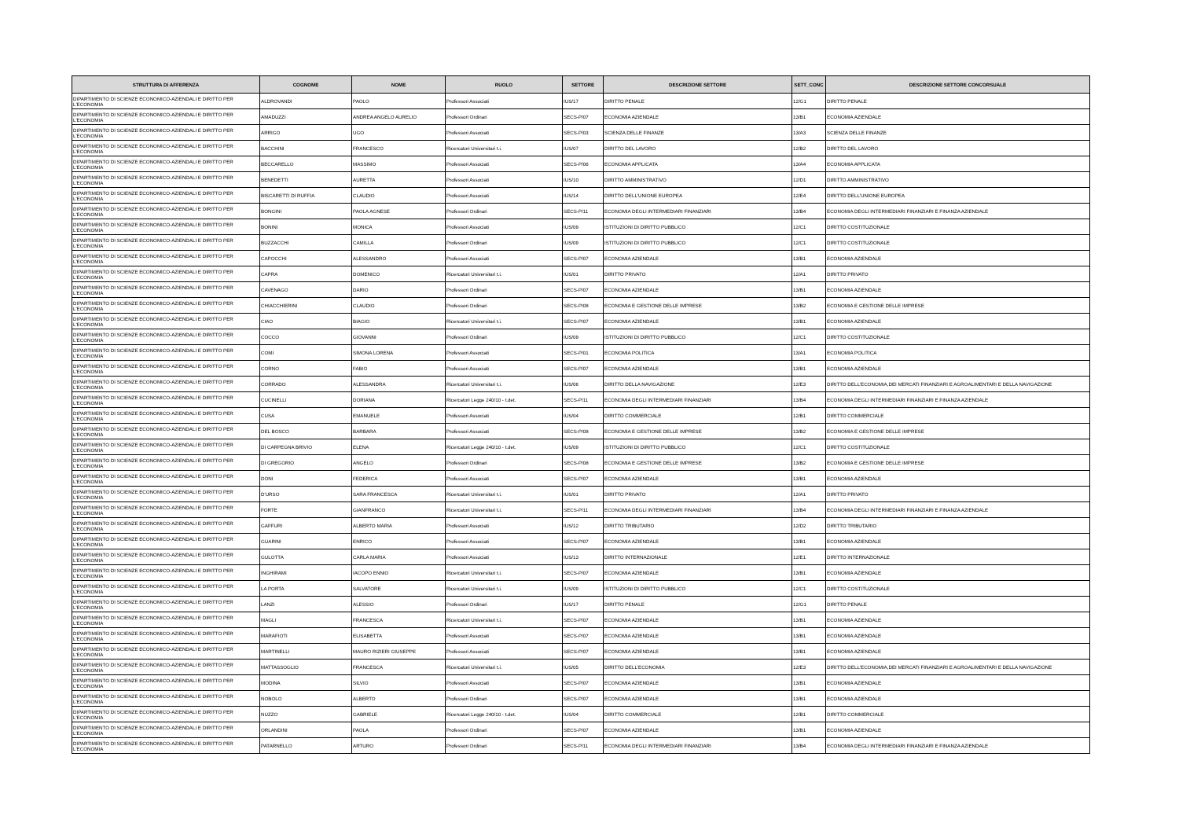| STRUTTURA DI AFFERENZA | COGNOME | NOME | RUOLO | SETTORE | DESCRIZIONE SETTORE | SETT_CONC | DESCRIZIONE SETTORE CONCORSUALE |
| --- | --- | --- | --- | --- | --- | --- | --- |
| DIPARTIMENTO DI SCIENZE ECONOMICO-AZIENDALI E DIRITTO PER L'ECONOMIA | ALDROVANDI | PAOLO | Professori Associati | IUS/17 | DIRITTO PENALE | 12/G1 | DIRITTO PENALE |
| DIPARTIMENTO DI SCIENZE ECONOMICO-AZIENDALI E DIRITTO PER L'ECONOMIA | AMADUZZI | ANDREA ANGELO AURELIO | Professori Ordinari | SECS-P/07 | ECONOMIA AZIENDALE | 13/B1 | ECONOMIA AZIENDALE |
| DIPARTIMENTO DI SCIENZE ECONOMICO-AZIENDALI E DIRITTO PER L'ECONOMIA | ARRIGO | UGO | Professori Associati | SECS-P/03 | SCIENZA DELLE FINANZE | 13/A3 | SCIENZA DELLE FINANZE |
| DIPARTIMENTO DI SCIENZE ECONOMICO-AZIENDALI E DIRITTO PER L'ECONOMIA | BACCHINI | FRANCESCO | Ricercatori Universitari t.i. | IUS/07 | DIRITTO DEL LAVORO | 12/B2 | DIRITTO DEL LAVORO |
| DIPARTIMENTO DI SCIENZE ECONOMICO-AZIENDALI E DIRITTO PER L'ECONOMIA | BECCARELLO | MASSIMO | Professori Associati | SECS-P/06 | ECONOMIA APPLICATA | 13/A4 | ECONOMIA APPLICATA |
| DIPARTIMENTO DI SCIENZE ECONOMICO-AZIENDALI E DIRITTO PER L'ECONOMIA | BENEDETTI | AURETTA | Professori Associati | IUS/10 | DIRITTO AMMINISTRATIVO | 12/D1 | DIRITTO AMMINISTRATIVO |
| DIPARTIMENTO DI SCIENZE ECONOMICO-AZIENDALI E DIRITTO PER L'ECONOMIA | BISCARETTI DI RUFFIA | CLAUDIO | Professori Associati | IUS/14 | DIRITTO DELL'UNIONE EUROPEA | 12/E4 | DIRITTO DELL'UNIONE EUROPEA |
| DIPARTIMENTO DI SCIENZE ECONOMICO-AZIENDALI E DIRITTO PER L'ECONOMIA | BONGINI | PAOLA AGNESE | Professori Ordinari | SECS-P/11 | ECONOMIA DEGLI INTERMEDIARI FINANZIARI | 13/B4 | ECONOMIA DEGLI INTERMEDIARI FINANZIARI E FINANZA AZIENDALE |
| DIPARTIMENTO DI SCIENZE ECONOMICO-AZIENDALI E DIRITTO PER L'ECONOMIA | BONINI | MONICA | Professori Associati | IUS/09 | ISTITUZIONI DI DIRITTO PUBBLICO | 12/C1 | DIRITTO COSTITUZIONALE |
| DIPARTIMENTO DI SCIENZE ECONOMICO-AZIENDALI E DIRITTO PER L'ECONOMIA | BUZZACCHI | CAMILLA | Professori Ordinari | IUS/09 | ISTITUZIONI DI DIRITTO PUBBLICO | 12/C1 | DIRITTO COSTITUZIONALE |
| DIPARTIMENTO DI SCIENZE ECONOMICO-AZIENDALI E DIRITTO PER L'ECONOMIA | CAPOCCHI | ALESSANDRO | Professori Associati | SECS-P/07 | ECONOMIA AZIENDALE | 13/B1 | ECONOMIA AZIENDALE |
| DIPARTIMENTO DI SCIENZE ECONOMICO-AZIENDALI E DIRITTO PER L'ECONOMIA | CAPRA | DOMENICO | Ricercatori Universitari t.i. | IUS/01 | DIRITTO PRIVATO | 12/A1 | DIRITTO PRIVATO |
| DIPARTIMENTO DI SCIENZE ECONOMICO-AZIENDALI E DIRITTO PER L'ECONOMIA | CAVENAGO | DARIO | Professori Ordinari | SECS-P/07 | ECONOMIA AZIENDALE | 13/B1 | ECONOMIA AZIENDALE |
| DIPARTIMENTO DI SCIENZE ECONOMICO-AZIENDALI E DIRITTO PER L'ECONOMIA | CHIACCHIERINI | CLAUDIO | Professori Ordinari | SECS-P/08 | ECONOMIA E GESTIONE DELLE IMPRESE | 13/B2 | ECONOMIA E GESTIONE DELLE IMPRESE |
| DIPARTIMENTO DI SCIENZE ECONOMICO-AZIENDALI E DIRITTO PER L'ECONOMIA | CIAO | BIAGIO | Ricercatori Universitari t.i. | SECS-P/07 | ECONOMIA AZIENDALE | 13/B1 | ECONOMIA AZIENDALE |
| DIPARTIMENTO DI SCIENZE ECONOMICO-AZIENDALI E DIRITTO PER L'ECONOMIA | COCCO | GIOVANNI | Professori Ordinari | IUS/09 | ISTITUZIONI DI DIRITTO PUBBLICO | 12/C1 | DIRITTO COSTITUZIONALE |
| DIPARTIMENTO DI SCIENZE ECONOMICO-AZIENDALI E DIRITTO PER L'ECONOMIA | COMI | SIMONA LORENA | Professori Associati | SECS-P/01 | ECONOMIA POLITICA | 13/A1 | ECONOMIA POLITICA |
| DIPARTIMENTO DI SCIENZE ECONOMICO-AZIENDALI E DIRITTO PER L'ECONOMIA | CORNO | FABIO | Professori Associati | SECS-P/07 | ECONOMIA AZIENDALE | 13/B1 | ECONOMIA AZIENDALE |
| DIPARTIMENTO DI SCIENZE ECONOMICO-AZIENDALI E DIRITTO PER L'ECONOMIA | CORRADO | ALESSANDRA | Ricercatori Universitari t.i. | IUS/06 | DIRITTO DELLA NAVIGAZIONE | 12/E3 | DIRITTO DELL'ECONOMIA,DEI MERCATI FINANZIARI E AGROALIMENTARI E DELLA NAVIGAZIONE |
| DIPARTIMENTO DI SCIENZE ECONOMICO-AZIENDALI E DIRITTO PER L'ECONOMIA | CUCINELLI | DORIANA | Ricercatori Legge 240/10 - t.det. | SECS-P/11 | ECONOMIA DEGLI INTERMEDIARI FINANZIARI | 13/B4 | ECONOMIA DEGLI INTERMEDIARI FINANZIARI E FINANZA AZIENDALE |
| DIPARTIMENTO DI SCIENZE ECONOMICO-AZIENDALI E DIRITTO PER L'ECONOMIA | CUSA | EMANUELE | Professori Associati | IUS/04 | DIRITTO COMMERCIALE | 12/B1 | DIRITTO COMMERCIALE |
| DIPARTIMENTO DI SCIENZE ECONOMICO-AZIENDALI E DIRITTO PER L'ECONOMIA | DEL BOSCO | BARBARA | Professori Associati | SECS-P/08 | ECONOMIA E GESTIONE DELLE IMPRESE | 13/B2 | ECONOMIA E GESTIONE DELLE IMPRESE |
| DIPARTIMENTO DI SCIENZE ECONOMICO-AZIENDALI E DIRITTO PER L'ECONOMIA | DI CARPEGNA BRIVIO | ELENA | Ricercatori Legge 240/10 - t.det. | IUS/09 | ISTITUZIONI DI DIRITTO PUBBLICO | 12/C1 | DIRITTO COSTITUZIONALE |
| DIPARTIMENTO DI SCIENZE ECONOMICO-AZIENDALI E DIRITTO PER L'ECONOMIA | DI GREGORIO | ANGELO | Professori Ordinari | SECS-P/08 | ECONOMIA E GESTIONE DELLE IMPRESE | 13/B2 | ECONOMIA E GESTIONE DELLE IMPRESE |
| DIPARTIMENTO DI SCIENZE ECONOMICO-AZIENDALI E DIRITTO PER L'ECONOMIA | DONI | FEDERICA | Professori Associati | SECS-P/07 | ECONOMIA AZIENDALE | 13/B1 | ECONOMIA AZIENDALE |
| DIPARTIMENTO DI SCIENZE ECONOMICO-AZIENDALI E DIRITTO PER L'ECONOMIA | D'URSO | SARA FRANCESCA | Ricercatori Universitari t.i. | IUS/01 | DIRITTO PRIVATO | 12/A1 | DIRITTO PRIVATO |
| DIPARTIMENTO DI SCIENZE ECONOMICO-AZIENDALI E DIRITTO PER L'ECONOMIA | FORTE | GIANFRANCO | Ricercatori Universitari t.i. | SECS-P/11 | ECONOMIA DEGLI INTERMEDIARI FINANZIARI | 13/B4 | ECONOMIA DEGLI INTERMEDIARI FINANZIARI E FINANZA AZIENDALE |
| DIPARTIMENTO DI SCIENZE ECONOMICO-AZIENDALI E DIRITTO PER L'ECONOMIA | GAFFURI | ALBERTO MARIA | Professori Associati | IUS/12 | DIRITTO TRIBUTARIO | 12/D2 | DIRITTO TRIBUTARIO |
| DIPARTIMENTO DI SCIENZE ECONOMICO-AZIENDALI E DIRITTO PER L'ECONOMIA | GUARINI | ENRICO | Professori Associati | SECS-P/07 | ECONOMIA AZIENDALE | 13/B1 | ECONOMIA AZIENDALE |
| DIPARTIMENTO DI SCIENZE ECONOMICO-AZIENDALI E DIRITTO PER L'ECONOMIA | GULOTTA | CARLA MARIA | Professori Associati | IUS/13 | DIRITTO INTERNAZIONALE | 12/E1 | DIRITTO INTERNAZIONALE |
| DIPARTIMENTO DI SCIENZE ECONOMICO-AZIENDALI E DIRITTO PER L'ECONOMIA | INGHIRAMI | IACOPO ENNIO | Ricercatori Universitari t.i. | SECS-P/07 | ECONOMIA AZIENDALE | 13/B1 | ECONOMIA AZIENDALE |
| DIPARTIMENTO DI SCIENZE ECONOMICO-AZIENDALI E DIRITTO PER L'ECONOMIA | LA PORTA | SALVATORE | Ricercatori Universitari t.i. | IUS/09 | ISTITUZIONI DI DIRITTO PUBBLICO | 12/C1 | DIRITTO COSTITUZIONALE |
| DIPARTIMENTO DI SCIENZE ECONOMICO-AZIENDALI E DIRITTO PER L'ECONOMIA | LANZI | ALESSIO | Professori Ordinari | IUS/17 | DIRITTO PENALE | 12/G1 | DIRITTO PENALE |
| DIPARTIMENTO DI SCIENZE ECONOMICO-AZIENDALI E DIRITTO PER L'ECONOMIA | MAGLI | FRANCESCA | Ricercatori Universitari t.i. | SECS-P/07 | ECONOMIA AZIENDALE | 13/B1 | ECONOMIA AZIENDALE |
| DIPARTIMENTO DI SCIENZE ECONOMICO-AZIENDALI E DIRITTO PER L'ECONOMIA | MARAFIOTI | ELISABETTA | Professori Associati | SECS-P/07 | ECONOMIA AZIENDALE | 13/B1 | ECONOMIA AZIENDALE |
| DIPARTIMENTO DI SCIENZE ECONOMICO-AZIENDALI E DIRITTO PER L'ECONOMIA | MARTINELLI | MAURO RIZIERI GIUSEPPE | Professori Associati | SECS-P/07 | ECONOMIA AZIENDALE | 13/B1 | ECONOMIA AZIENDALE |
| DIPARTIMENTO DI SCIENZE ECONOMICO-AZIENDALI E DIRITTO PER L'ECONOMIA | MATTASSOGLIO | FRANCESCA | Ricercatori Universitari t.i. | IUS/05 | DIRITTO DELL'ECONOMIA | 12/E3 | DIRITTO DELL'ECONOMIA,DEI MERCATI FINANZIARI E AGROALIMENTARI E DELLA NAVIGAZIONE |
| DIPARTIMENTO DI SCIENZE ECONOMICO-AZIENDALI E DIRITTO PER L'ECONOMIA | MODINA | SILVIO | Professori Associati | SECS-P/07 | ECONOMIA AZIENDALE | 13/B1 | ECONOMIA AZIENDALE |
| DIPARTIMENTO DI SCIENZE ECONOMICO-AZIENDALI E DIRITTO PER L'ECONOMIA | NOBOLO | ALBERTO | Professori Ordinari | SECS-P/07 | ECONOMIA AZIENDALE | 13/B1 | ECONOMIA AZIENDALE |
| DIPARTIMENTO DI SCIENZE ECONOMICO-AZIENDALI E DIRITTO PER L'ECONOMIA | NUZZO | GABRIELE | Ricercatori Legge 240/10 - t.det. | IUS/04 | DIRITTO COMMERCIALE | 12/B1 | DIRITTO COMMERCIALE |
| DIPARTIMENTO DI SCIENZE ECONOMICO-AZIENDALI E DIRITTO PER L'ECONOMIA | ORLANDINI | PAOLA | Professori Ordinari | SECS-P/07 | ECONOMIA AZIENDALE | 13/B1 | ECONOMIA AZIENDALE |
| DIPARTIMENTO DI SCIENZE ECONOMICO-AZIENDALI E DIRITTO PER L'ECONOMIA | PATARNELLO | ARTURO | Professori Ordinari | SECS-P/11 | ECONOMIA DEGLI INTERMEDIARI FINANZIARI | 13/B4 | ECONOMIA DEGLI INTERMEDIARI FINANZIARI E FINANZA AZIENDALE |